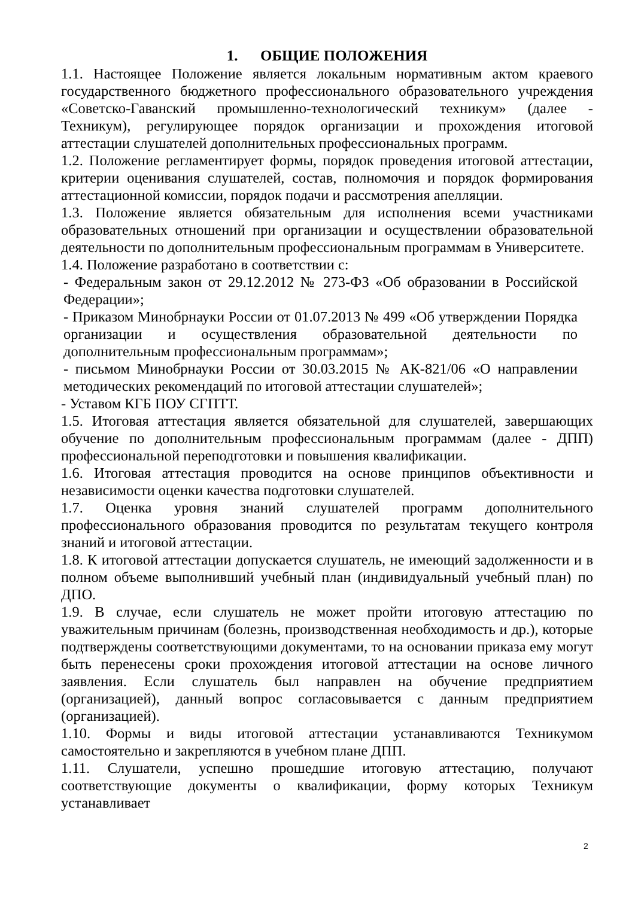1. ОБЩИЕ ПОЛОЖЕНИЯ
1.1. Настоящее Положение является локальным нормативным актом краевого государственного бюджетного профессионального образовательного учреждения «Советско-Гаванский промышленно-технологический техникум» (далее - Техникум), регулирующее порядок организации и прохождения итоговой аттестации слушателей дополнительных профессиональных программ.
1.2. Положение регламентирует формы, порядок проведения итоговой аттестации, критерии оценивания слушателей, состав, полномочия и порядок формирования аттестационной комиссии, порядок подачи и рассмотрения апелляции.
1.3. Положение является обязательным для исполнения всеми участниками образовательных отношений при организации и осуществлении образовательной деятельности по дополнительным профессиональным программам в Университете.
1.4. Положение разработано в соответствии с:
- Федеральным закон от 29.12.2012 № 273-ФЗ «Об образовании в Российской Федерации»;
- Приказом Минобрнауки России от 01.07.2013 № 499 «Об утверждении Порядка организации и осуществления образовательной деятельности по дополнительным профессиональным программам»;
- письмом Минобрнауки России от 30.03.2015 № АК-821/06 «О направлении методических рекомендаций по итоговой аттестации слушателей»;
- Уставом КГБ ПОУ СГПТТ.
1.5. Итоговая аттестация является обязательной для слушателей, завершающих обучение по дополнительным профессиональным программам (далее - ДПП) профессиональной переподготовки и повышения квалификации.
1.6. Итоговая аттестация проводится на основе принципов объективности и независимости оценки качества подготовки слушателей.
1.7. Оценка уровня знаний слушателей программ дополнительного профессионального образования проводится по результатам текущего контроля знаний и итоговой аттестации.
1.8. К итоговой аттестации допускается слушатель, не имеющий задолженности и в полном объеме выполнивший учебный план (индивидуальный учебный план) по ДПО.
1.9. В случае, если слушатель не может пройти итоговую аттестацию по уважительным причинам (болезнь, производственная необходимость и др.), которые подтверждены соответствующими документами, то на основании приказа ему могут быть перенесены сроки прохождения итоговой аттестации на основе личного заявления. Если слушатель был направлен на обучение предприятием (организацией), данный вопрос согласовывается с данным предприятием (организацией).
1.10. Формы и виды итоговой аттестации устанавливаются Техникумом самостоятельно и закрепляются в учебном плане ДПП.
1.11. Слушатели, успешно прошедшие итоговую аттестацию, получают соответствующие документы о квалификации, форму которых Техникум устанавливает
2